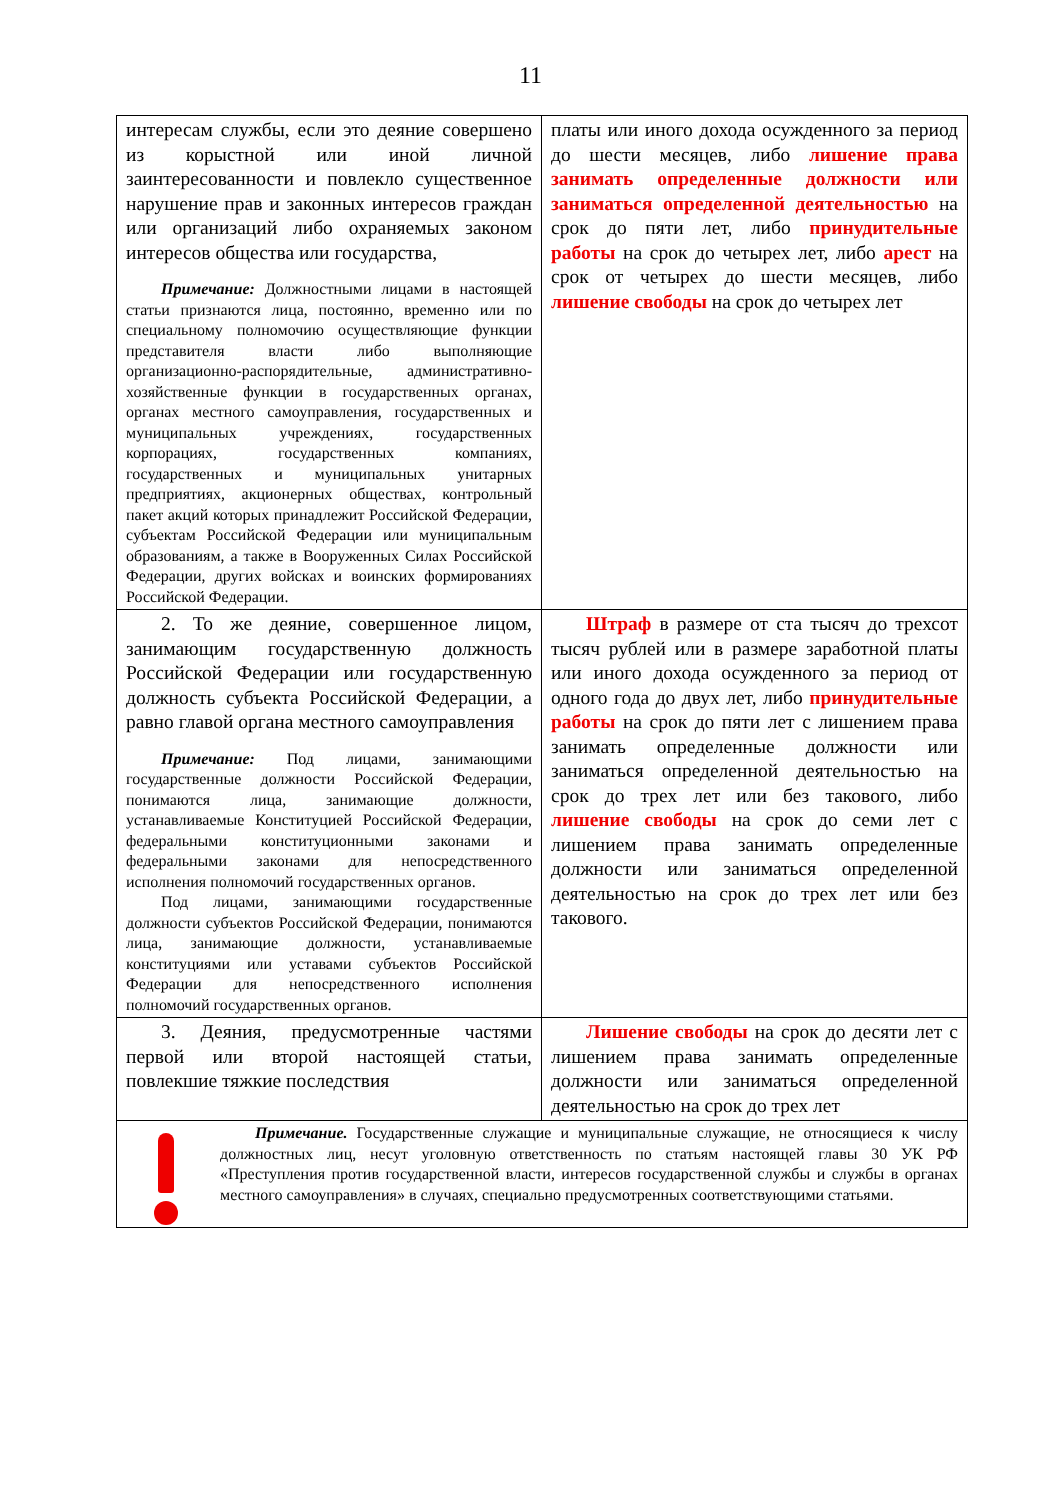11
| интересам службы, если это деяние совершено из корыстной или иной личной заинтересованности и повлекло существенное нарушение прав и законных интересов граждан или организаций либо охраняемых законом интересов общества или государства, Примечание: Должностными лицами в настоящей статьи признаются лица, постоянно, временно или по специальному полномочию осуществляющие функции представителя власти либо выполняющие организационно-распорядительные, административно-хозяйственные функции в государственных органах, органах местного самоуправления, государственных и муниципальных учреждениях, государственных корпорациях, государственных компаниях, государственных и муниципальных унитарных предприятиях, акционерных обществах, контрольный пакет акций которых принадлежит Российской Федерации, субъектам Российской Федерации или муниципальным образованиям, а также в Вооруженных Силах Российской Федерации, других войсках и воинских формированиях Российской Федерации. | платы или иного дохода осужденного за период до шести месяцев, либо лишение права занимать определенные должности или заниматься определенной деятельностью на срок до пяти лет, либо принудительные работы на срок до четырех лет, либо арест на срок от четырех до шести месяцев, либо лишение свободы на срок до четырех лет |
| 2. То же деяние, совершенное лицом, занимающим государственную должность Российской Федерации или государственную должность субъекта Российской Федерации, а равно главой органа местного самоуправления Примечание: Под лицами, занимающими государственные должности Российской Федерации, понимаются лица, занимающие должности, устанавливаемые Конституцией Российской Федерации, федеральными конституционными законами и федеральными законами для непосредственного исполнения полномочий государственных органов. Под лицами, занимающими государственные должности субъектов Российской Федерации, понимаются лица, занимающие должности, устанавливаемые конституциями или уставами субъектов Российской Федерации для непосредственного исполнения полномочий государственных органов. | Штраф в размере от ста тысяч до трехсот тысяч рублей или в размере заработной платы или иного дохода осужденного за период от одного года до двух лет, либо принудительные работы на срок до пяти лет с лишением права занимать определенные должности или заниматься определенной деятельностью на срок до трех лет или без такового, либо лишение свободы на срок до семи лет с лишением права занимать определенные должности или заниматься определенной деятельностью на срок до трех лет или без такового. |
| 3. Деяния, предусмотренные частями первой или второй настоящей статьи, повлекшие тяжкие последствия | Лишение свободы на срок до десяти лет с лишением права занимать определенные должности или заниматься определенной деятельностью на срок до трех лет |
| Примечание. Государственные служащие и муниципальные служащие, не относящиеся к числу должностных лиц, несут уголовную ответственность по статьям настоящей главы 30 УК РФ «Преступления против государственной власти, интересов государственной службы и службы в органах местного самоуправления» в случаях, специально предусмотренных соответствующими статьями. | |